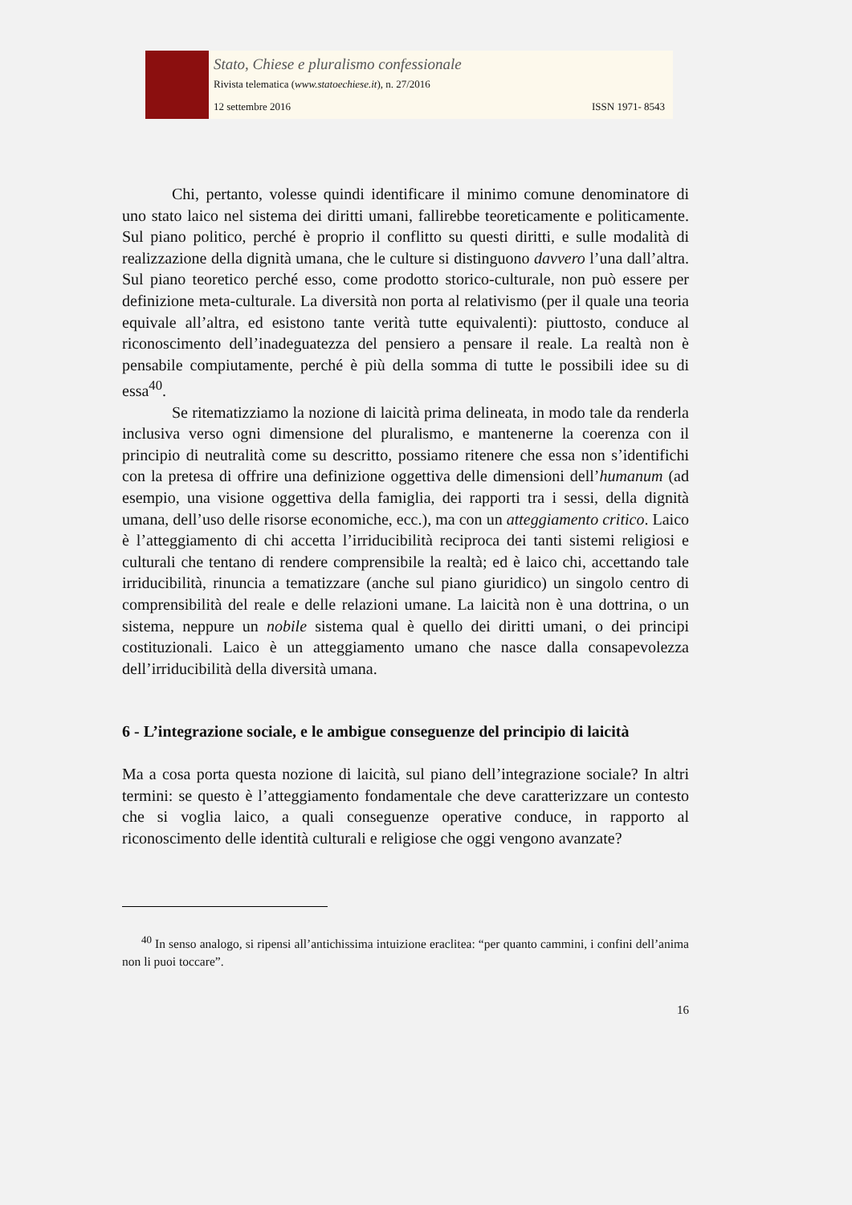Stato, Chiese e pluralismo confessionale
Rivista telematica (www.statoechiese.it), n. 27/2016
12 settembre 2016 ISSN 1971- 8543
Chi, pertanto, volesse quindi identificare il minimo comune denominatore di uno stato laico nel sistema dei diritti umani, fallirebbe teoreticamente e politicamente. Sul piano politico, perché è proprio il conflitto su questi diritti, e sulle modalità di realizzazione della dignità umana, che le culture si distinguono davvero l’una dall’altra. Sul piano teoretico perché esso, come prodotto storico-culturale, non può essere per definizione meta-culturale. La diversità non porta al relativismo (per il quale una teoria equivale all’altra, ed esistono tante verità tutte equivalenti): piuttosto, conduce al riconoscimento dell’inadeguatezza del pensiero a pensare il reale. La realtà non è pensabile compiutamente, perché è più della somma di tutte le possibili idee su di essa<sup>40</sup>.
Se ritematizziamo la nozione di laicità prima delineata, in modo tale da renderla inclusiva verso ogni dimensione del pluralismo, e mantenerne la coerenza con il principio di neutralità come su descritto, possiamo ritenere che essa non s’identifichi con la pretesa di offrire una definizione oggettiva delle dimensioni dell’humanum (ad esempio, una visione oggettiva della famiglia, dei rapporti tra i sessi, della dignità umana, dell’uso delle risorse economiche, ecc.), ma con un atteggiamento critico. Laico è l’atteggiamento di chi accetta l’irriducibilità reciproca dei tanti sistemi religiosi e culturali che tentano di rendere comprensibile la realtà; ed è laico chi, accettando tale irriducibilità, rinuncia a tematizzare (anche sul piano giuridico) un singolo centro di comprensibilità del reale e delle relazioni umane. La laicità non è una dottrina, o un sistema, neppure un nobile sistema qual è quello dei diritti umani, o dei principi costituzionali. Laico è un atteggiamento umano che nasce dalla consapevolezza dell’irriducibilità della diversità umana.
6 - L’integrazione sociale, e le ambigue conseguenze del principio di laicità
Ma a cosa porta questa nozione di laicità, sul piano dell’integrazione sociale? In altri termini: se questo è l’atteggiamento fondamentale che deve caratterizzare un contesto che si voglia laico, a quali conseguenze operative conduce, in rapporto al riconoscimento delle identità culturali e religiose che oggi vengono avanzate?
<sup>40</sup> In senso analogo, si ripensi all’antichissima intuizione eraclitea: “per quanto cammini, i confini dell’anima non li puoi toccare”.
16